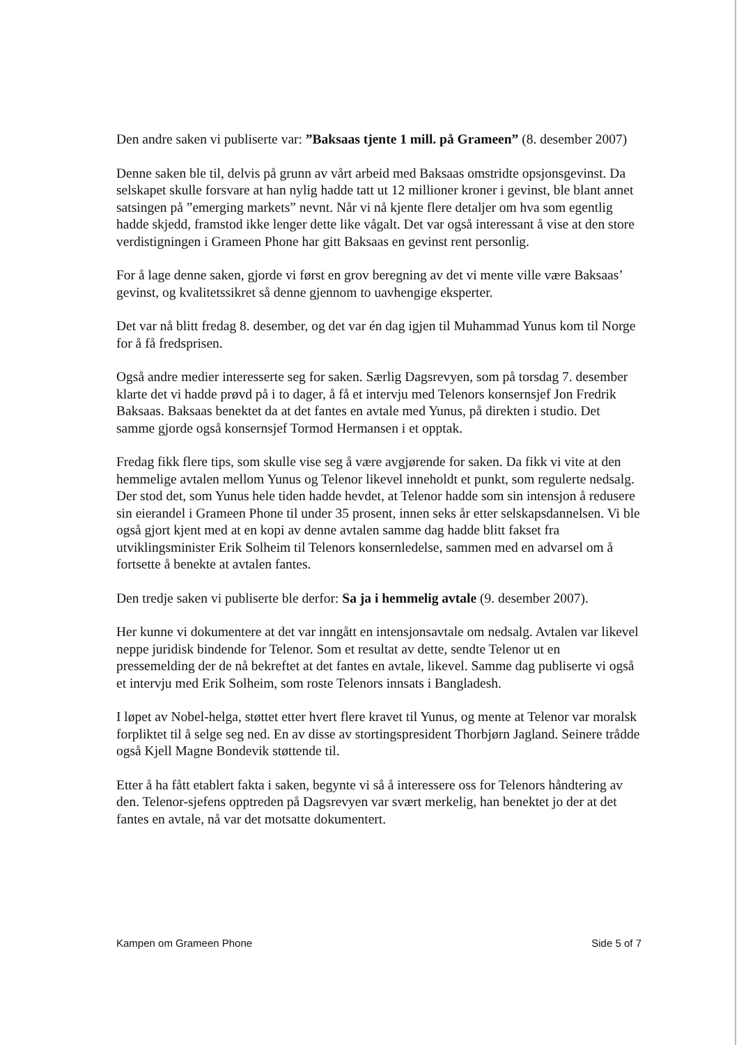Den andre saken vi publiserte var: ”Baksaas tjente 1 mill. på Grameen” (8. desember 2007)
Denne saken ble til, delvis på grunn av vårt arbeid med Baksaas omstridte opsjonsgevinst. Da selskapet skulle forsvare at han nylig hadde tatt ut 12 millioner kroner i gevinst, ble blant annet satsingen på ”emerging markets” nevnt. Når vi nå kjente flere detaljer om hva som egentlig hadde skjedd, framstod ikke lenger dette like vågalt. Det var også interessant å vise at den store verdistigningen i Grameen Phone har gitt Baksaas en gevinst rent personlig.
For å lage denne saken, gjorde vi først en grov beregning av det vi mente ville være Baksaas’ gevinst, og kvalitetssikret så denne gjennom to uavhengige eksperter.
Det var nå blitt fredag 8. desember, og det var én dag igjen til Muhammad Yunus kom til Norge for å få fredsprisen.
Også andre medier interesserte seg for saken. Særlig Dagsrevyen, som på torsdag 7. desember klarte det vi hadde prøvd på i to dager, å få et intervju med Telenors konsernsjef Jon Fredrik Baksaas. Baksaas benektet da at det fantes en avtale med Yunus, på direkten i studio. Det samme gjorde også konsernsjef Tormod Hermansen i et opptak.
Fredag fikk flere tips, som skulle vise seg å være avgjørende for saken. Da fikk vi vite at den hemmelige avtalen mellom Yunus og Telenor likevel inneholdt et punkt, som regulerte nedsalg. Der stod det, som Yunus hele tiden hadde hevdet, at Telenor hadde som sin intensjon å redusere sin eierandel i Grameen Phone til under 35 prosent, innen seks år etter selskapsdannelsen. Vi ble også gjort kjent med at en kopi av denne avtalen samme dag hadde blitt fakset fra utviklingsminister Erik Solheim til Telenors konsernledelse, sammen med en advarsel om å fortsette å benekte at avtalen fantes.
Den tredje saken vi publiserte ble derfor: Sa ja i hemmelig avtale (9. desember 2007).
Her kunne vi dokumentere at det var inngått en intensjonsavtale om nedsalg. Avtalen var likevel neppe juridisk bindende for Telenor. Som et resultat av dette, sendte Telenor ut en pressemelding der de nå bekreftet at det fantes en avtale, likevel. Samme dag publiserte vi også et intervju med Erik Solheim, som roste Telenors innsats i Bangladesh.
I løpet av Nobel-helga, støttet etter hvert flere kravet til Yunus, og mente at Telenor var moralsk forpliktet til å selge seg ned. En av disse av stortingspresident Thorbjørn Jagland. Seinere trådde også Kjell Magne Bondevik støttende til.
Etter å ha fått etablert fakta i saken, begynte vi så å interessere oss for Telenors håndtering av den. Telenor-sjefens opptreden på Dagsrevyen var svært merkelig, han benektet jo der at det fantes en avtale, nå var det motsatte dokumentert.
Kampen om Grameen Phone Side 5 of 7